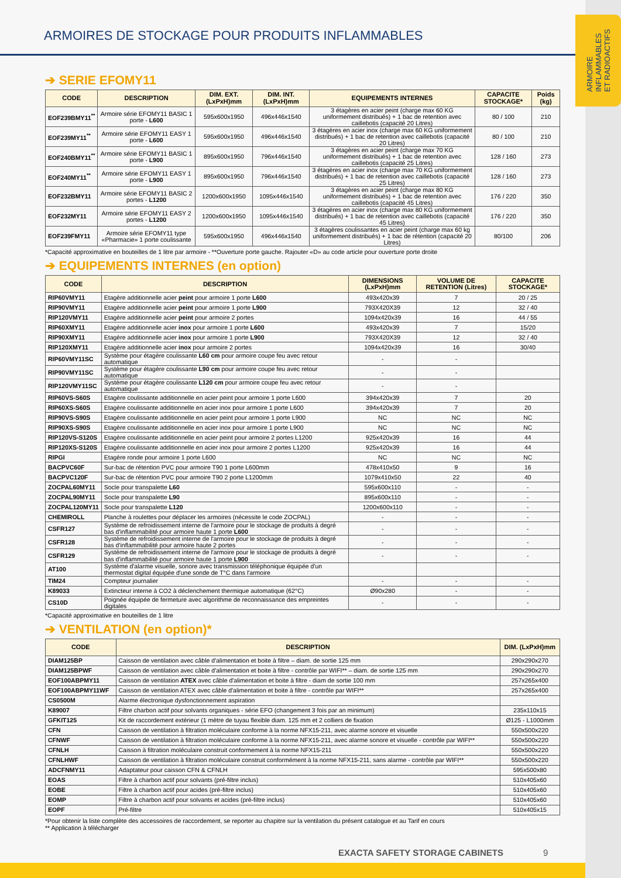ARMOIRE
INFLAMMABLES
ET RADIOACTIFS
ARMOIRES DE STOCKAGE POUR PRODUITS INFLAMMABLES
➔ SERIE EFOMY11
| CODE | DESCRIPTION | DIM. EXT. (LxPxH)mm | DIM. INT. (LxPxH)mm | EQUIPEMENTS INTERNES | CAPACITE STOCKAGE* | Poids (kg) |
| --- | --- | --- | --- | --- | --- | --- |
| EOF239BMY11<sup>**</sup> | Armoire série EFOMY11 BASIC 1 porte - L600 | 595x600x1950 | 496x446x1540 | 3 étagères en acier peint (charge max 60 KG uniformement distribués) + 1 bac de retention avec caillebotis (capacité 20 Litres) | 80 / 100 | 210 |
| EOF239MY11<sup>**</sup> | Armoire série EFOMY11 EASY 1 porte - L600 | 595x600x1950 | 496x446x1540 | 3 étagères en acier inox (charge max 60 KG uniformement distribués) + 1 bac de retention avec caillebotis (capacité 20 Litres) | 80 / 100 | 210 |
| EOF240BMY11<sup>**</sup> | Armoire série EFOMY11 BASIC 1 porte - L900 | 895x600x1950 | 796x446x1540 | 3 étagères en acier peint (charge max 70 KG uniformement distribués) + 1 bac de retention avec caillebotis (capacité 25 Litres) | 128 / 160 | 273 |
| EOF240MY11<sup>**</sup> | Armoire série EFOMY11 EASY 1 porte - L900 | 895x600x1950 | 796x446x1540 | 3 étagères en acier inox (charge max 70 KG uniformement distribués) + 1 bac de retention avec caillebotis (capacité 25 Litres) | 128 / 160 | 273 |
| EOF232BMY11 | Armoire série EFOMY11 BASIC 2 portes - L1200 | 1200x600x1950 | 1095x446x1540 | 3 étagères en acier peint (charge max 80 KG uniformement distribués) + 1 bac de retention avec caillebotis (capacité 45 Litres) | 176 / 220 | 350 |
| EOF232MY11 | Armoire série EFOMY11 EASY 2 portes - L1200 | 1200x600x1950 | 1095x446x1540 | 3 étagères en acier inox (charge max 80 KG uniformement distribués) + 1 bac de retention avec caillebotis (capacité 45 Litres) | 176 / 220 | 350 |
| EOF239FMY11 | Armoire série EFOMY11 type «Pharmacie» 1 porte coulissante | 595x600x1950 | 496x446x1540 | 3 étagères coulissantes en acier peint (charge max 60 kg uniformement distribués) + 1 bac de rétention (capacité 20 Litres) | 80/100 | 206 |
*Capacité approximative en bouteilles de 1 litre par armoire - **Ouverture porte gauche. Rajouter «D» au code article pour ouverture porte droite
➔ EQUIPEMENTS INTERNES (en option)
| CODE | DESCRIPTION | DIMENSIONS (LxPxH)mm | VOLUME DE RETENTION (Litres) | CAPACITE STOCKAGE* |
| --- | --- | --- | --- | --- |
| RIP60VMY11 | Etagère additionnelle acier peint pour armoire 1 porte L600 | 493x420x39 | 7 | 20 / 25 |
| RIP90VMY11 | Etagère additionnelle acier peint pour armoire 1 porte L900 | 793X420X39 | 12 | 32 / 40 |
| RIP120VMY11 | Etagère additionnelle acier peint pour armoire 2 portes | 1094x420x39 | 16 | 44 / 55 |
| RIP60XMY11 | Etagère additionnelle acier inox pour armoire 1 porte L600 | 493x420x39 | 7 | 15/20 |
| RIP90XMY11 | Etagère additionnelle acier inox pour armoire 1 porte L900 | 793X420X39 | 12 | 32 / 40 |
| RIP120XMY11 | Etagère additionnelle acier inox pour armoire 2 portes | 1094x420x39 | 16 | 30/40 |
| RIP60VMY11SC | Système pour étagère coulissante L60 cm pour armoire coupe feu avec retour automatique | - | - | |
| RIP90VMY11SC | Système pour étagère coulissante L90 cm pour armoire coupe feu avec retour automatique | - | - | |
| RIP120VMY11SC | Système pour étagère coulissante L120 cm pour armoire coupe feu avec retour automatique | - | - | |
| RIP60VS-S60S | Etagère coulissante additionnelle en acier peint pour armoire 1 porte L600 | 394x420x39 | 7 | 20 |
| RIP60XS-S60S | Etagère coulissante additionnelle en acier inox pour armoire 1 porte L600 | 394x420x39 | 7 | 20 |
| RIP90VS-S90S | Etagère coulissante additionnelle en acier peint pour armoire 1 porte L900 | NC | NC | NC |
| RIP90XS-S90S | Etagère coulissante additionnelle en acier inox pour armoire 1 porte L900 | NC | NC | NC |
| RIP120VS-S120S | Etagère coulissante additionnelle en acier peint pour armoire 2 portes L1200 | 925x420x39 | 16 | 44 |
| RIP120XS-S120S | Etagère coulissante additionnelle en acier inox pour armoire 2 portes L1200 | 925x420x39 | 16 | 44 |
| RIPGI | Etagère ronde pour armoire 1 porte L600 | NC | NC | NC |
| BACPVC60F | Sur-bac de rétention PVC pour armoire T90 1 porte L600mm | 478x410x50 | 9 | 16 |
| BACPVC120F | Sur-bac de rétention PVC pour armoire T90 2 porte L1200mm | 1079x410x50 | 22 | 40 |
| ZOCPAL60MY11 | Socle pour transpalette L60 | 595x600x110 | - | - |
| ZOCPAL90MY11 | Socle pour transpalette L90 | 895x600x110 | - | - |
| ZOCPAL120MY11 | Socle pour transpalette L120 | 1200x600x110 | - | - |
| CHEMIROLL | Planche à roulettes pour déplacer les armoires (nécessite le code ZOCPAL) | - | - | - |
| CSFR127 | Système de refroidissement interne de l'armoire pour le stockage de produits à degré bas d'inflammabilité pour armoire haute 1 porte L600 | - | - | - |
| CSFR128 | Système de refroidissement interne de l'armoire pour le stockage de produits à degré bas d'inflammabilité pour armoire haute 2 portes | - | - | - |
| CSFR129 | Système de refroidissement interne de l'armoire pour le stockage de produits à degré bas d'inflammabilité pour armoire haute 1 porte L900 | - | - | - |
| AT100 | Système d'alarme visuelle, sonore avec transmission téléphonique équipée d'un thermostat digital équipée d'une sonde de T°C dans l'armoire | | | |
| TIM24 | Compteur journalier | - | - | - |
| K89033 | Extincteur interne à CO2 à déclenchement thermique automatique (62°C) | Ø90x280 | - | - |
| CS10D | Poignée équipée de fermeture avec algorithme de reconnaissance des empreintes digitales | - | - | - |
*Capacité approximative en bouteilles de 1 litre
➔ VENTILATION (en option)*
| CODE | DESCRIPTION | DIM. (LxPxH)mm |
| --- | --- | --- |
| DIAM125BP | Caisson de ventilation avec câble d'alimentation et boite à filtre – diam. de sortie 125 mm | 290x290x270 |
| DIAM125BPWF | Caisson de ventilation avec câble d'alimentation et boite à filtre - contrôle par WIFI** – diam. de sortie 125 mm | 290x290x270 |
| EOF100ABPMY11 | Caisson de ventilation ATEX avec câble d'alimentation et boite à filtre - diam de sortie 100 mm | 257x265x400 |
| EOF100ABPMY11WF | Caisson de ventilation ATEX avec câble d'alimentation et boite à filtre - contrôle par WIFI** | 257x265x400 |
| CS0500M | Alarme électronique dysfonctionnement aspiration | |
| K89007 | Filtre charbon actif pour solvants organiques - série EFO (changement 3 fois par an minimum) | 235x110x15 |
| GFKIT125 | Kit de raccordement extérieur (1 mètre de tuyau flexible diam. 125 mm et 2 colliers de fixation | Ø125 - L1000mm |
| CFN | Caisson de ventilation à filtration moléculaire conforme à la norme NFX15-211, avec alarme sonore et visuelle | 550x500x220 |
| CFNWF | Caisson de ventilation à filtration moléculaire conforme à la norme NFX15-211, avec alarme sonore et visuelle - contrôle par WIFI** | 550x500x220 |
| CFNLH | Caisson à filtration moléculaire construit conformement à la norme NFX15-211 | 550x500x220 |
| CFNLHWF | Caisson de ventilation à filtration moléculaire construit conformément à la norme NFX15-211, sans alarme - contrôle par WIFI** | 550x500x220 |
| ADCFNMY11 | Adaptateur pour caisson CFN & CFNLH | 595x500x80 |
| EOAS | Filtre à charbon actif pour solvants (pré-filtre inclus) | 510x405x60 |
| EOBE | Filtre à charbon actif pour acides (pré-filtre inclus) | 510x405x60 |
| EOMP | Filtre à charbon actif pour solvants et acides (pré-filtre inclus) | 510x405x60 |
| EOPF | Pré-filtre | 510x405x15 |
*Pour obtenir la liste complète des accessoires de raccordement, se reporter au chapitre sur la ventilation du présent catalogue et au Tarif en cours
** Application à télécharger
EXACTA SAFETY STORAGE CABINETS 9